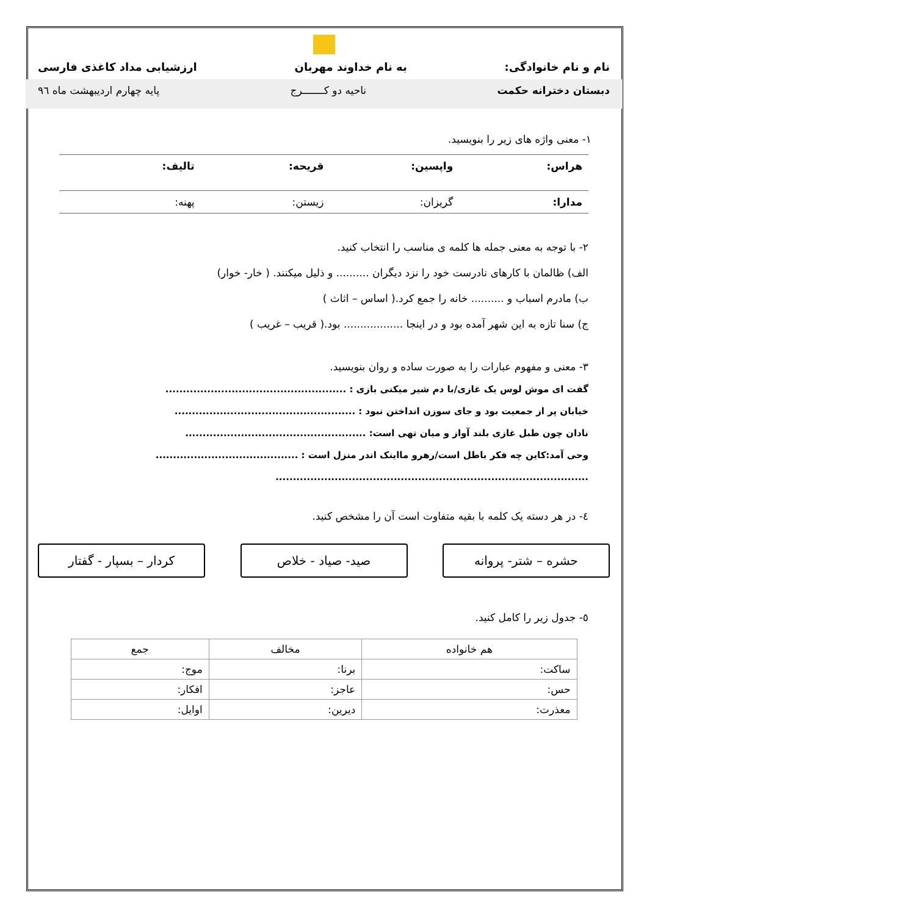نام و نام خانوادگی: به نام خداوند مهربان ارزشیابی مداد کاغذی فارسی
دبستان دخترانه حکمت ناحیه دو کـــــــرج پایه چهارم اردیبهشت ماه ۹٦
۱- معنی واژه های زیر را بنویسید.
هراس: واپسین: قریحه: تالیف:
مدارا: گریزان: زیستن: پهنه:
۲- با توجه به معنی جمله ها کلمه ی مناسب را انتخاب کنید.
الف) ظالمان با کارهای نادرست خود را نزد دیگران .......... و ذلیل میکنند. ( خار- خوار)
ب) مادرم اسباب و .......... خانه را جمع کرد.( اساس – اثاث )
ج) سنا تازه به این شهر آمده بود و در اینجا .................. بود.( قریب – غریب )
۳- معنی و مفهوم عبارات را به صورت ساده و روان بنویسید.
گفت ای موش لوس یک غازی/با دم شیر میکنی بازی : ....................................................
خیابان پر از جمعیت بود و جای سوزن انداختن نبود : ....................................................
نادان چون طبل غازی بلند آواز و میان تهی است: ....................................................
وحی آمد:کاین چه فکر باطل است/رهرو مااینک اندر منزل است : .........................................
..........................................................................................
٤- در هر دسته یک کلمه با بقیه متفاوت است آن را مشخص کنید.
حشره – شتر- پروانه صید- صیاد - خلاص کردار – بسپار - گفتار
٥- جدول زیر را کامل کنید.
| هم خانواده | مخالف | جمع |
| --- | --- | --- |
| ساکت: | برنا: | موج: |
| حس: | عاجز: | افکار: |
| معذرت: | دیرین: | اوایل: |